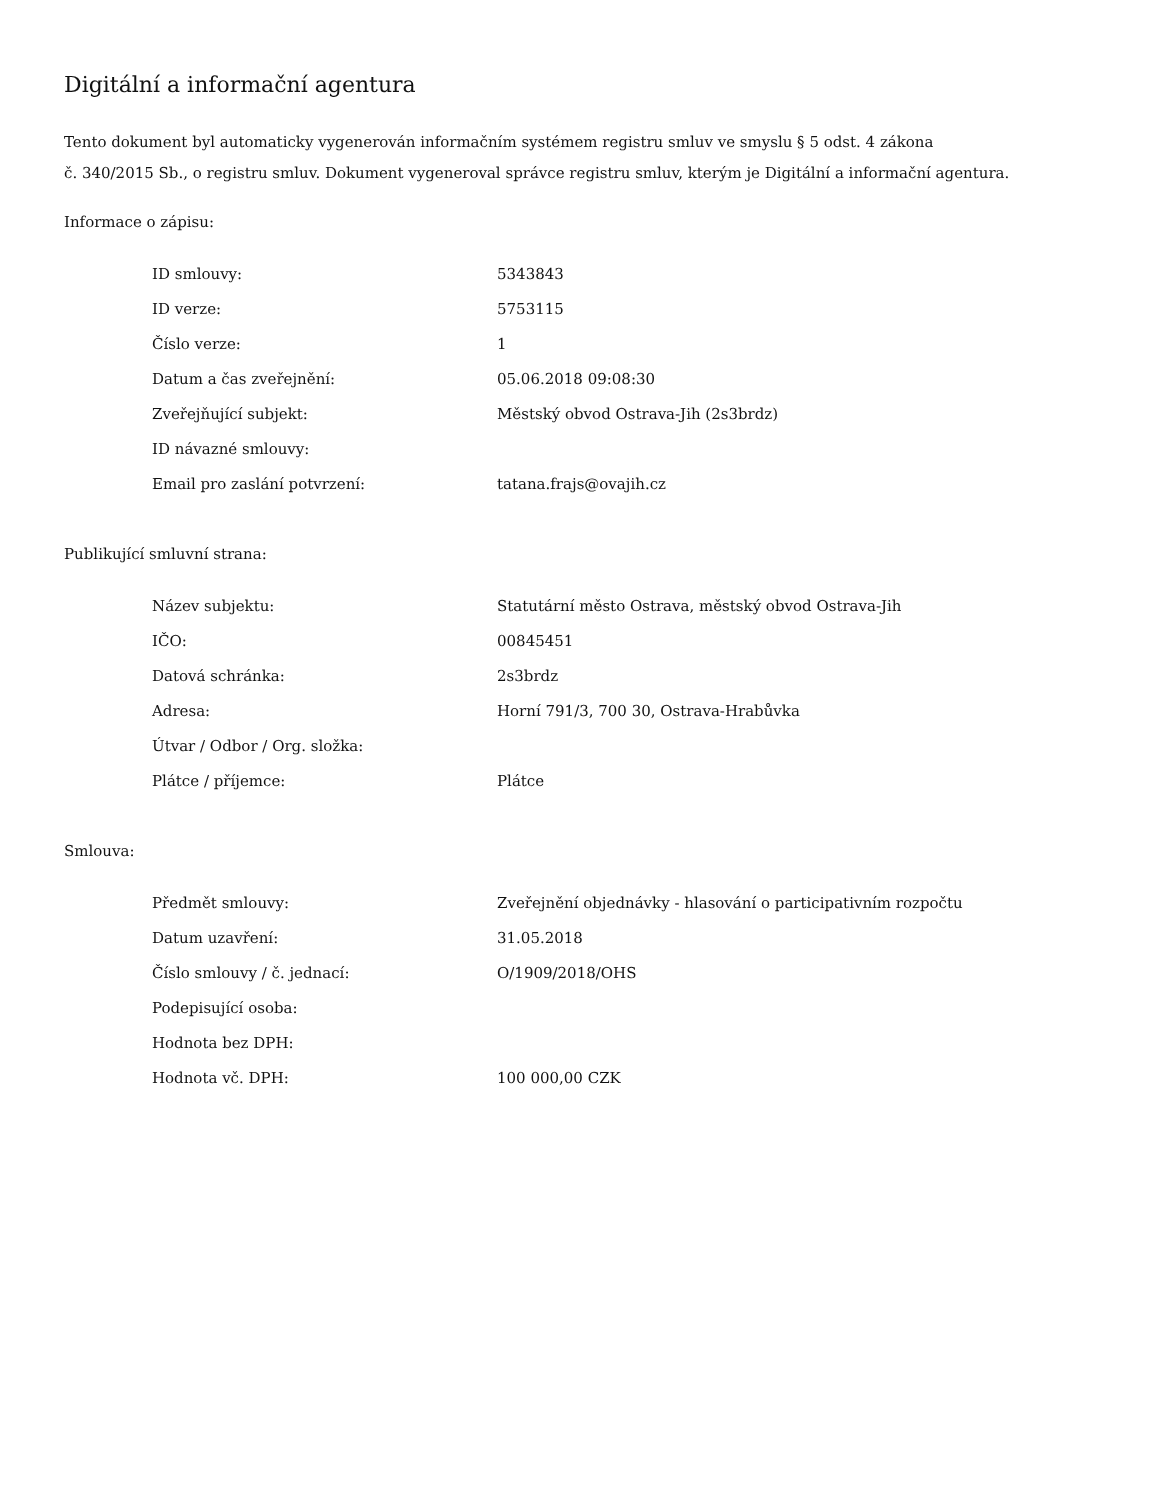Digitální a informační agentura
Tento dokument byl automaticky vygenerován informačním systémem registru smluv ve smyslu § 5 odst. 4 zákona
č. 340/2015 Sb., o registru smluv. Dokument vygeneroval správce registru smluv, kterým je Digitální a informační agentura.
Informace o zápisu:
| ID smlouvy: | 5343843 |
| ID verze: | 5753115 |
| Číslo verze: | 1 |
| Datum a čas zveřejnění: | 05.06.2018 09:08:30 |
| Zveřejňující subjekt: | Městský obvod Ostrava-Jih (2s3brdz) |
| ID návazné smlouvy: | |
| Email pro zaslání potvrzení: | tatana.frajs@ovajih.cz |
Publikující smluvní strana:
| Název subjektu: | Statutární město Ostrava, městský obvod Ostrava-Jih |
| IČO: | 00845451 |
| Datová schránka: | 2s3brdz |
| Adresa: | Horní 791/3, 700 30, Ostrava-Hrabůvka |
| Útvar / Odbor / Org. složka: | |
| Plátce / příjemce: | Plátce |
Smlouva:
| Předmět smlouvy: | Zveřejnění objednávky - hlasování o participativním rozpočtu |
| Datum uzavření: | 31.05.2018 |
| Číslo smlouvy / č. jednací: | O/1909/2018/OHS |
| Podepisující osoba: | |
| Hodnota bez DPH: | |
| Hodnota vč. DPH: | 100 000,00 CZK |